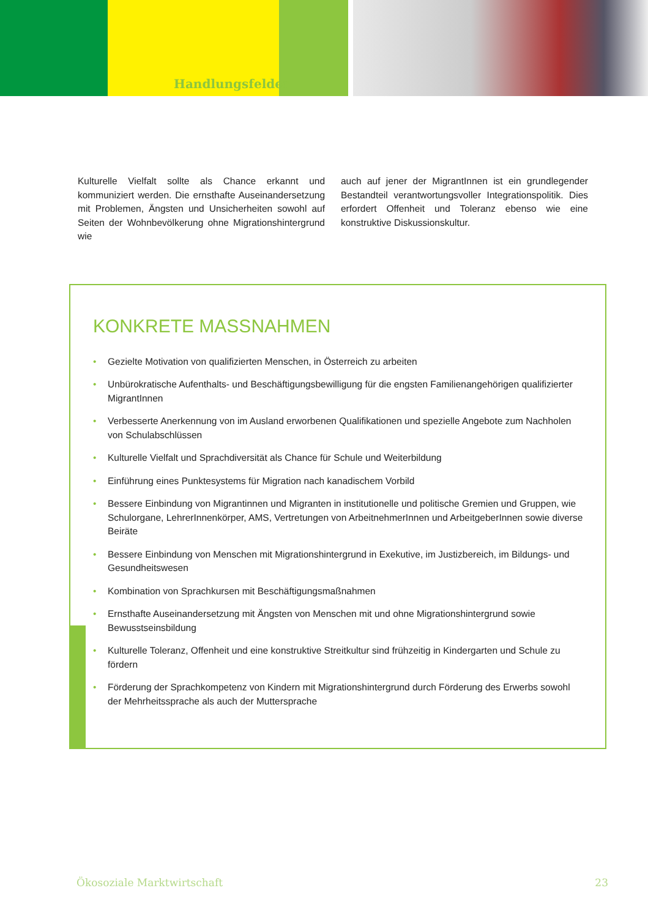Handlungsfelder
Kulturelle Vielfalt sollte als Chance erkannt und kommuniziert werden. Die ernsthafte Auseinandersetzung mit Problemen, Ängsten und Unsicherheiten sowohl auf Seiten der Wohnbevölkerung ohne Migrationshintergrund wie
auch auf jener der MigrantInnen ist ein grundlegender Bestandteil verantwortungsvoller Integrationspolitik. Dies erfordert Offenheit und Toleranz ebenso wie eine konstruktive Diskussionskultur.
KONKRETE MASSNAHMEN
• Gezielte Motivation von qualifizierten Menschen, in Österreich zu arbeiten
• Unbürokratische Aufenthalts- und Beschäftigungsbewilligung für die engsten Familienangehörigen qualifizierter MigrantInnen
• Verbesserte Anerkennung von im Ausland erworbenen Qualifikationen und spezielle Angebote zum Nachholen von Schulabschlüssen
• Kulturelle Vielfalt und Sprachdiversität als Chance für Schule und Weiterbildung
• Einführung eines Punktesystems für Migration nach kanadischem Vorbild
• Bessere Einbindung von Migrantinnen und Migranten in institutionelle und politische Gremien und Gruppen, wie Schulorgane, LehrerInnenkörper, AMS, Vertretungen von ArbeitnehmerInnen und ArbeitgeberInnen sowie diverse Beiräte
• Bessere Einbindung von Menschen mit Migrationshintergrund in Exekutive, im Justizbereich, im Bildungs- und Gesundheitswesen
• Kombination von Sprachkursen mit Beschäftigungsmaßnahmen
• Ernsthafte Auseinandersetzung mit Ängsten von Menschen mit und ohne Migrationshintergrund sowie Bewusstseinsbildung
• Kulturelle Toleranz, Offenheit und eine konstruktive Streitkultur sind frühzeitig in Kindergarten und Schule zu fördern
• Förderung der Sprachkompetenz von Kindern mit Migrationshintergrund durch Förderung des Erwerbs sowohl der Mehrheitssprache als auch der Muttersprache
Ökosoziale Marktwirtschaft 23